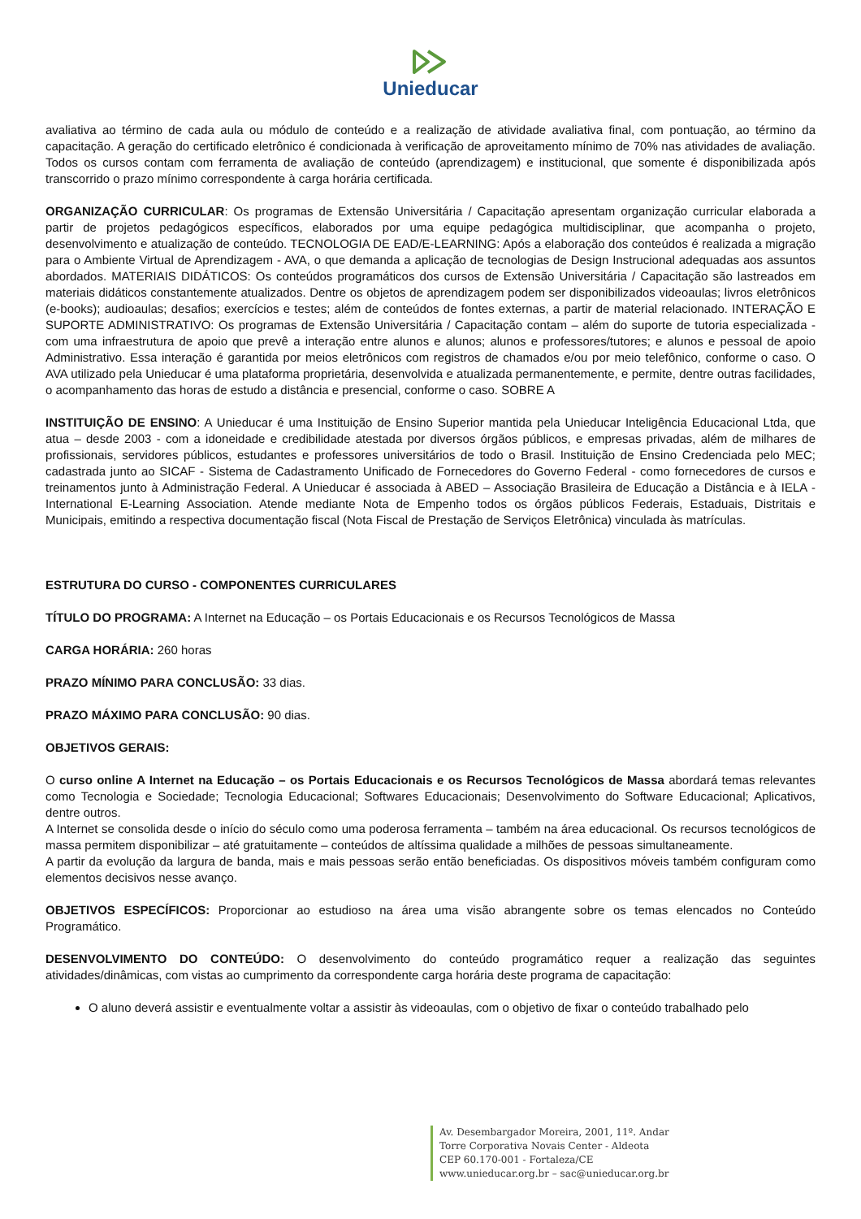Unieducar
avaliativa ao término de cada aula ou módulo de conteúdo e a realização de atividade avaliativa final, com pontuação, ao término da capacitação. A geração do certificado eletrônico é condicionada à verificação de aproveitamento mínimo de 70% nas atividades de avaliação. Todos os cursos contam com ferramenta de avaliação de conteúdo (aprendizagem) e institucional, que somente é disponibilizada após transcorrido o prazo mínimo correspondente à carga horária certificada.
ORGANIZAÇÃO CURRICULAR: Os programas de Extensão Universitária / Capacitação apresentam organização curricular elaborada a partir de projetos pedagógicos específicos, elaborados por uma equipe pedagógica multidisciplinar, que acompanha o projeto, desenvolvimento e atualização de conteúdo. TECNOLOGIA DE EAD/E-LEARNING: Após a elaboração dos conteúdos é realizada a migração para o Ambiente Virtual de Aprendizagem - AVA, o que demanda a aplicação de tecnologias de Design Instrucional adequadas aos assuntos abordados. MATERIAIS DIDÁTICOS: Os conteúdos programáticos dos cursos de Extensão Universitária / Capacitação são lastreados em materiais didáticos constantemente atualizados. Dentre os objetos de aprendizagem podem ser disponibilizados videoaulas; livros eletrônicos (e-books); audioaulas; desafios; exercícios e testes; além de conteúdos de fontes externas, a partir de material relacionado. INTERAÇÃO E SUPORTE ADMINISTRATIVO: Os programas de Extensão Universitária / Capacitação contam – além do suporte de tutoria especializada - com uma infraestrutura de apoio que prevê a interação entre alunos e alunos; alunos e professores/tutores; e alunos e pessoal de apoio Administrativo. Essa interação é garantida por meios eletrônicos com registros de chamados e/ou por meio telefônico, conforme o caso. O AVA utilizado pela Unieducar é uma plataforma proprietária, desenvolvida e atualizada permanentemente, e permite, dentre outras facilidades, o acompanhamento das horas de estudo a distância e presencial, conforme o caso. SOBRE A
INSTITUIÇÃO DE ENSINO: A Unieducar é uma Instituição de Ensino Superior mantida pela Unieducar Inteligência Educacional Ltda, que atua – desde 2003 - com a idoneidade e credibilidade atestada por diversos órgãos públicos, e empresas privadas, além de milhares de profissionais, servidores públicos, estudantes e professores universitários de todo o Brasil. Instituição de Ensino Credenciada pelo MEC; cadastrada junto ao SICAF - Sistema de Cadastramento Unificado de Fornecedores do Governo Federal - como fornecedores de cursos e treinamentos junto à Administração Federal. A Unieducar é associada à ABED – Associação Brasileira de Educação a Distância e à IELA - International E-Learning Association. Atende mediante Nota de Empenho todos os órgãos públicos Federais, Estaduais, Distritais e Municipais, emitindo a respectiva documentação fiscal (Nota Fiscal de Prestação de Serviços Eletrônica) vinculada às matrículas.
ESTRUTURA DO CURSO - COMPONENTES CURRICULARES
TÍTULO DO PROGRAMA: A Internet na Educação – os Portais Educacionais e os Recursos Tecnológicos de Massa
CARGA HORÁRIA: 260 horas
PRAZO MÍNIMO PARA CONCLUSÃO: 33 dias.
PRAZO MÁXIMO PARA CONCLUSÃO: 90 dias.
OBJETIVOS GERAIS:
O curso online A Internet na Educação – os Portais Educacionais e os Recursos Tecnológicos de Massa abordará temas relevantes como Tecnologia e Sociedade; Tecnologia Educacional; Softwares Educacionais; Desenvolvimento do Software Educacional; Aplicativos, dentre outros.
A Internet se consolida desde o início do século como uma poderosa ferramenta – também na área educacional. Os recursos tecnológicos de massa permitem disponibilizar – até gratuitamente – conteúdos de altíssima qualidade a milhões de pessoas simultaneamente.
A partir da evolução da largura de banda, mais e mais pessoas serão então beneficiadas. Os dispositivos móveis também configuram como elementos decisivos nesse avanço.
OBJETIVOS ESPECÍFICOS: Proporcionar ao estudioso na área uma visão abrangente sobre os temas elencados no Conteúdo Programático.
DESENVOLVIMENTO DO CONTEÚDO: O desenvolvimento do conteúdo programático requer a realização das seguintes atividades/dinâmicas, com vistas ao cumprimento da correspondente carga horária deste programa de capacitação:
O aluno deverá assistir e eventualmente voltar a assistir às videoaulas, com o objetivo de fixar o conteúdo trabalhado pelo
Av. Desembargador Moreira, 2001, 11º. Andar
Torre Corporativa Novais Center - Aldeota
CEP 60.170-001 - Fortaleza/CE
www.unieducar.org.br – sac@unieducar.org.br